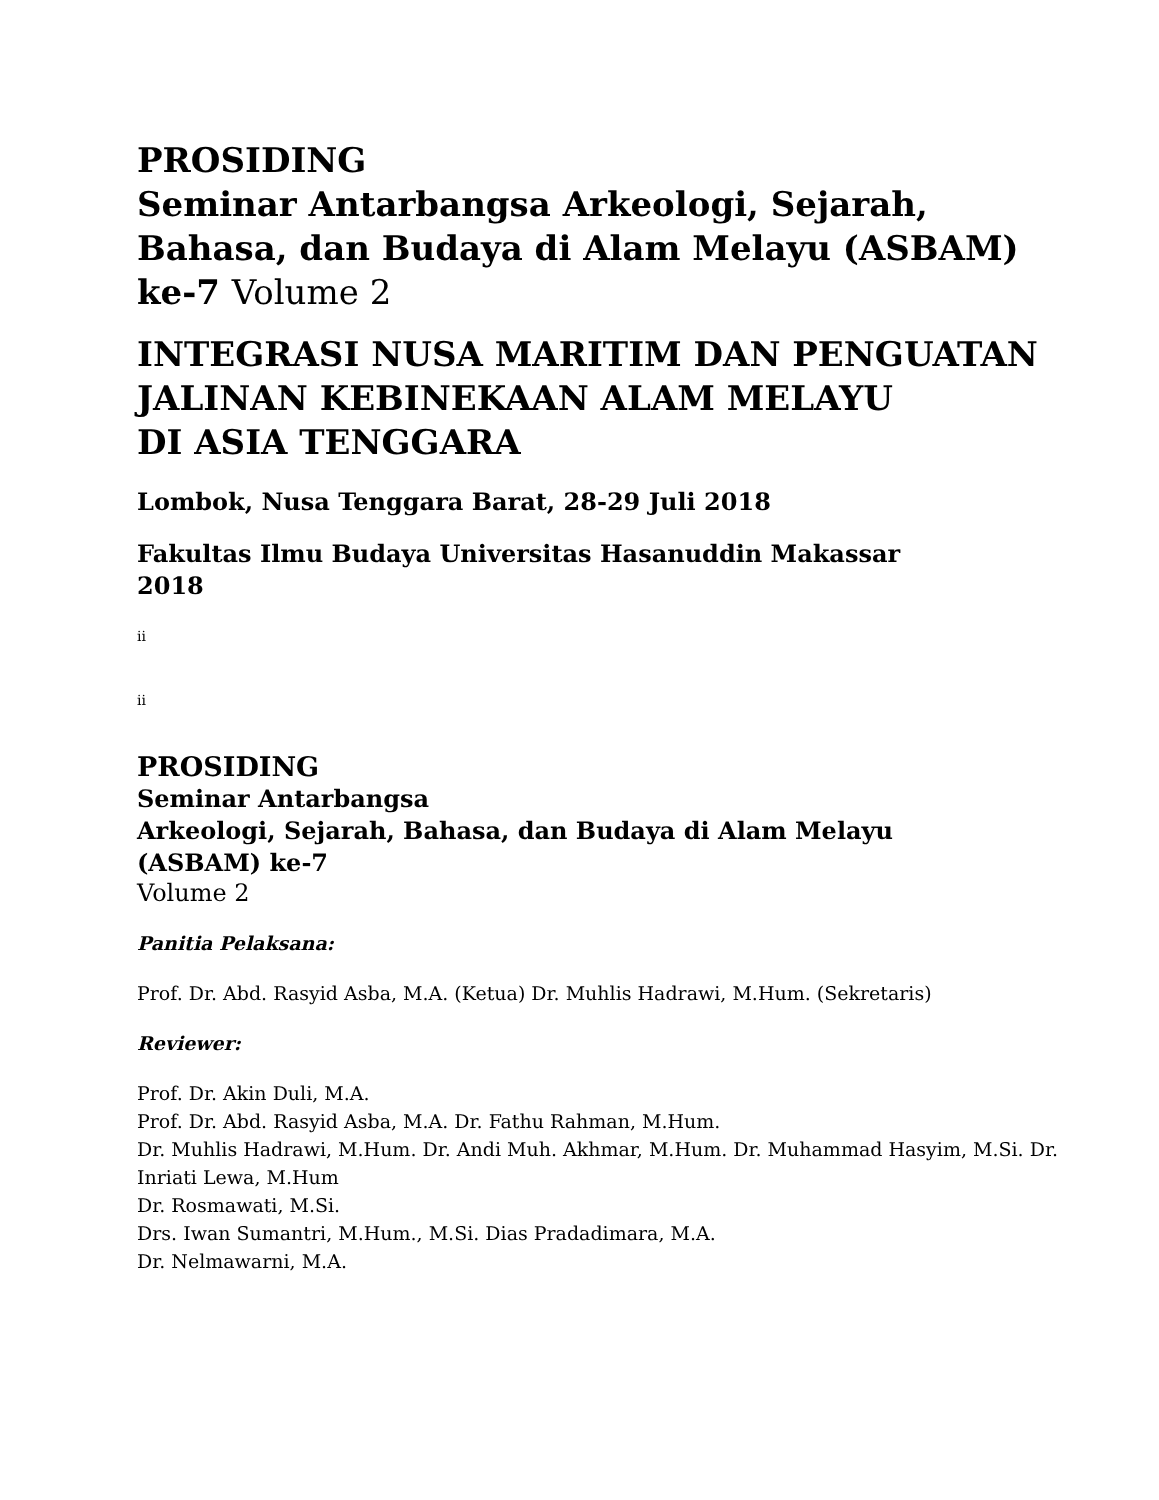PROSIDING
Seminar Antarbangsa Arkeologi, Sejarah,
Bahasa, dan Budaya di Alam Melayu (ASBAM)
ke-7 Volume 2
INTEGRASI NUSA MARITIM DAN PENGUATAN
JALINAN KEBINEKAAN ALAM MELAYU
DI ASIA TENGGARA
Lombok, Nusa Tenggara Barat, 28-29 Juli 2018
Fakultas Ilmu Budaya Universitas Hasanuddin Makassar
2018
ii
ii
PROSIDING
Seminar Antarbangsa
Arkeologi, Sejarah, Bahasa, dan Budaya di Alam Melayu
(ASBAM) ke-7
Volume 2
Panitia Pelaksana:
Prof. Dr. Abd. Rasyid Asba, M.A. (Ketua) Dr. Muhlis Hadrawi, M.Hum. (Sekretaris)
Reviewer:
Prof. Dr. Akin Duli, M.A.
Prof. Dr. Abd. Rasyid Asba, M.A. Dr. Fathu Rahman, M.Hum.
Dr. Muhlis Hadrawi, M.Hum. Dr. Andi Muh. Akhmar, M.Hum. Dr. Muhammad Hasyim, M.Si. Dr. Inriati Lewa, M.Hum
Dr. Rosmawati, M.Si.
Drs. Iwan Sumantri, M.Hum., M.Si. Dias Pradadimara, M.A.
Dr. Nelmawarni, M.A.